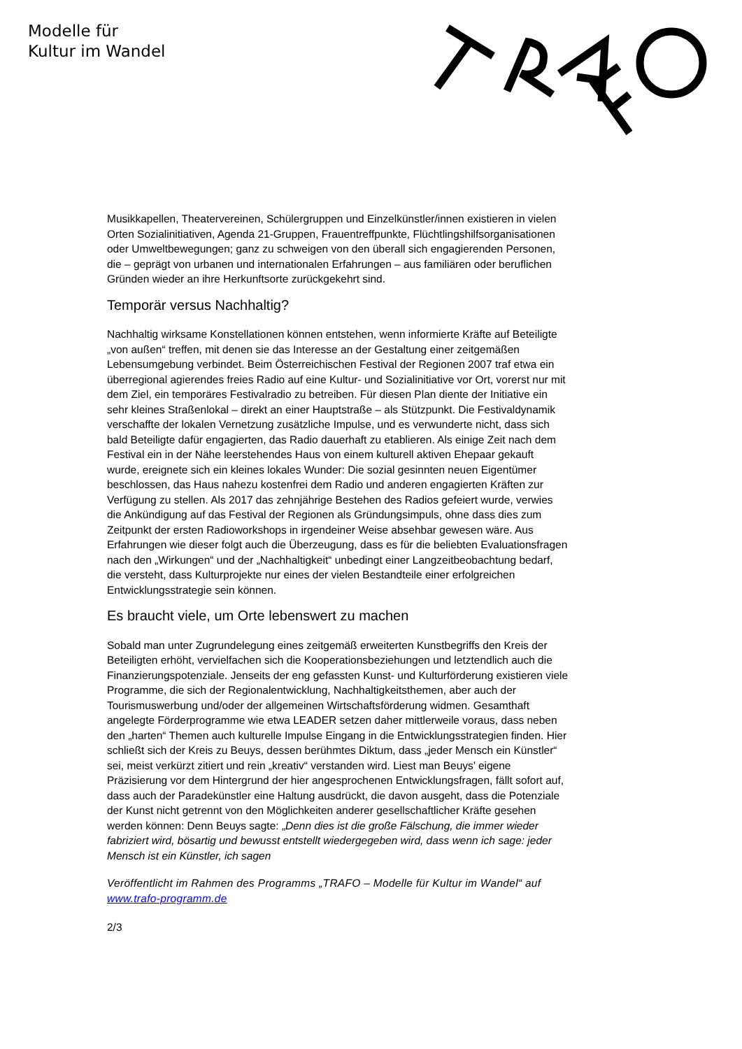Modelle für
Kultur im Wandel
Musikkapellen, Theatervereinen, Schülergruppen und Einzelkünstler/innen existieren in vielen Orten Sozialinitiativen, Agenda 21-Gruppen, Frauentreffpunkte, Flüchtlingshilfsorganisationen oder Umweltbewegungen; ganz zu schweigen von den überall sich engagierenden Personen, die – geprägt von urbanen und internationalen Erfahrungen – aus familiären oder beruflichen Gründen wieder an ihre Herkunftsorte zurückgekehrt sind.
Temporär versus Nachhaltig?
Nachhaltig wirksame Konstellationen können entstehen, wenn informierte Kräfte auf Beteiligte „von außen“ treffen, mit denen sie das Interesse an der Gestaltung einer zeitgemäßen Lebensumgebung verbindet. Beim Österreichischen Festival der Regionen 2007 traf etwa ein überregional agierendes freies Radio auf eine Kultur- und Sozialinitiative vor Ort, vorerst nur mit dem Ziel, ein temporäres Festivalradio zu betreiben. Für diesen Plan diente der Initiative ein sehr kleines Straßenlokal – direkt an einer Hauptstraße – als Stützpunkt. Die Festivaldynamik verschaffte der lokalen Vernetzung zusätzliche Impulse, und es verwunderte nicht, dass sich bald Beteiligte dafür engagierten, das Radio dauerhaft zu etablieren. Als einige Zeit nach dem Festival ein in der Nähe leerstehendes Haus von einem kulturell aktiven Ehepaar gekauft wurde, ereignete sich ein kleines lokales Wunder: Die sozial gesinnten neuen Eigentümer beschlossen, das Haus nahezu kostenfrei dem Radio und anderen engagierten Kräften zur Verfügung zu stellen. Als 2017 das zehnjährige Bestehen des Radios gefeiert wurde, verwies die Ankündigung auf das Festival der Regionen als Gründungsimpuls, ohne dass dies zum Zeitpunkt der ersten Radioworkshops in irgendeiner Weise absehbar gewesen wäre. Aus Erfahrungen wie dieser folgt auch die Überzeugung, dass es für die beliebten Evaluationsfragen nach den „Wirkungen“ und der „Nachhaltigkeit“ unbedingt einer Langzeitbeobachtung bedarf, die versteht, dass Kulturprojekte nur eines der vielen Bestandteile einer erfolgreichen Entwicklungsstrategie sein können.
Es braucht viele, um Orte lebenswert zu machen
Sobald man unter Zugrundelegung eines zeitgemäß erweiterten Kunstbegriffs den Kreis der Beteiligten erhöht, vervielfachen sich die Kooperationsbeziehungen und letztendlich auch die Finanzierungspotenziale. Jenseits der eng gefassten Kunst- und Kulturförderung existieren viele Programme, die sich der Regionalentwicklung, Nachhaltigkeitsthemen, aber auch der Tourismuswerbung und/oder der allgemeinen Wirtschaftsförderung widmen. Gesamthaft angelegte Förderprogramme wie etwa LEADER setzen daher mittlerweile voraus, dass neben den „harten“ Themen auch kulturelle Impulse Eingang in die Entwicklungsstrategien finden. Hier schließt sich der Kreis zu Beuys, dessen berühmtes Diktum, dass „jeder Mensch ein Künstler“ sei, meist verkürzt zitiert und rein „kreativ“ verstanden wird. Liest man Beuys’ eigene Präzisierung vor dem Hintergrund der hier angesprochenen Entwicklungsfragen, fällt sofort auf, dass auch der Paradekünstler eine Haltung ausdrückt, die davon ausgeht, dass die Potenziale der Kunst nicht getrennt von den Möglichkeiten anderer gesellschaftlicher Kräfte gesehen werden können: Denn Beuys sagte: „Denn dies ist die große Fälschung, die immer wieder fabriziert wird, bösartig und bewusst entstellt wiedergegeben wird, dass wenn ich sage: jeder Mensch ist ein Künstler, ich sagen
Veröffentlicht im Rahmen des Programms „TRAFO – Modelle für Kultur im Wandel“ auf www.trafo-programm.de
2/3